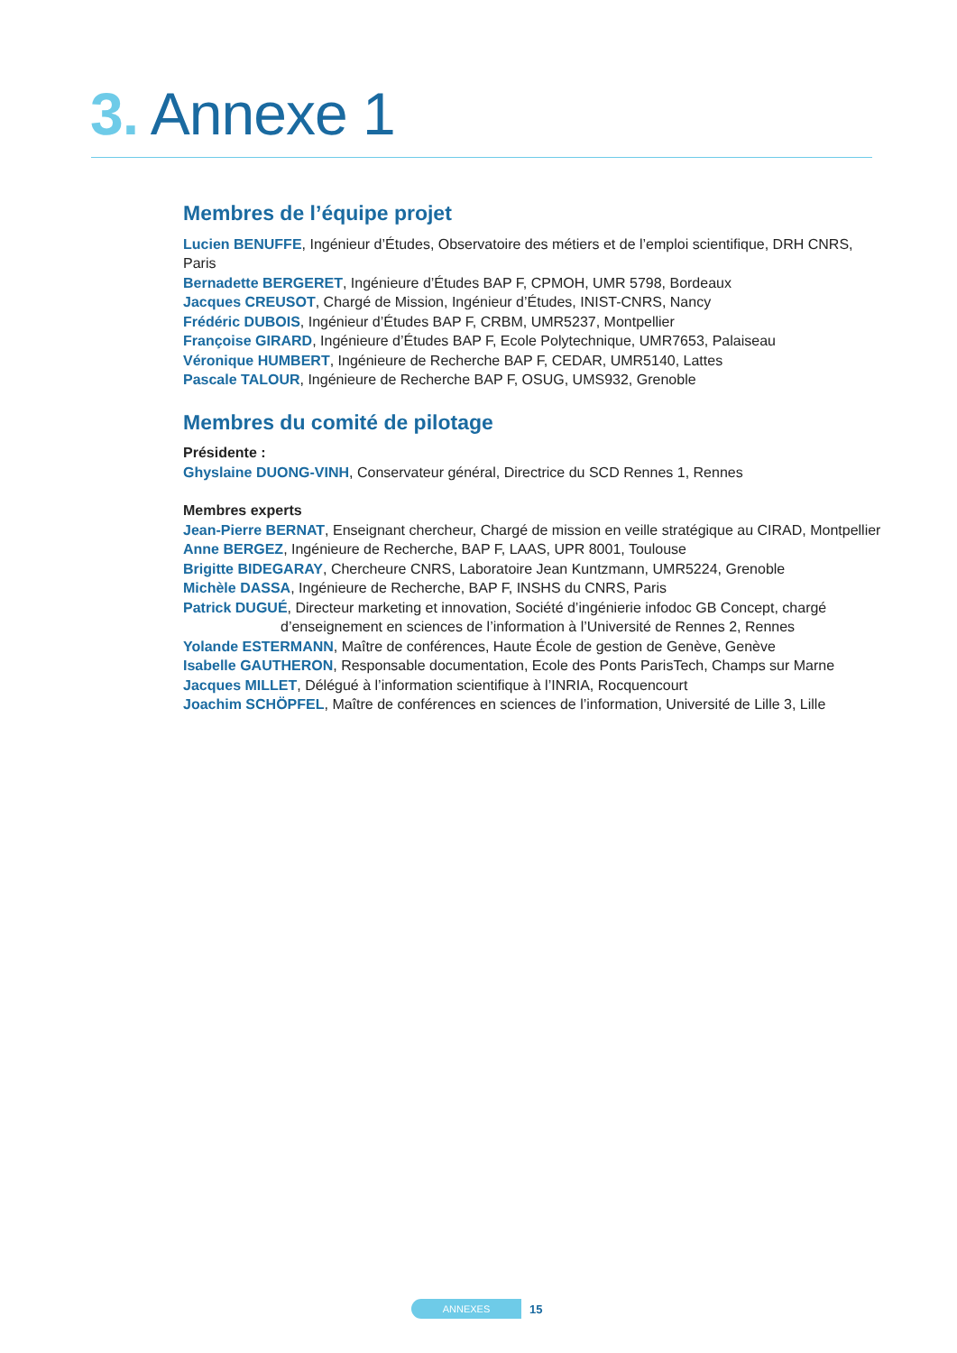3. Annexe 1
Membres de l’équipe projet
Lucien BENUFFE, Ingénieur d’Études, Observatoire des métiers et de l’emploi scientifique, DRH CNRS, Paris
Bernadette BERGERET, Ingénieure d’Études BAP F, CPMOH, UMR 5798, Bordeaux
Jacques CREUSOT, Chargé de Mission, Ingénieur d’Études, INIST-CNRS, Nancy
Frédéric DUBOIS, Ingénieur d’Études BAP F, CRBM, UMR5237, Montpellier
Françoise GIRARD, Ingénieure d’Études BAP F, Ecole Polytechnique, UMR7653, Palaiseau
Véronique HUMBERT, Ingénieure de Recherche BAP F, CEDAR, UMR5140, Lattes
Pascale TALOUR, Ingénieure de Recherche BAP F, OSUG, UMS932, Grenoble
Membres du comité de pilotage
Présidente :
Ghyslaine DUONG-VINH, Conservateur général, Directrice du SCD Rennes 1, Rennes
Membres experts
Jean-Pierre BERNAT, Enseignant chercheur, Chargé de mission en veille stratégique au CIRAD, Montpellier
Anne BERGEZ, Ingénieure de Recherche, BAP F, LAAS, UPR 8001, Toulouse
Brigitte BIDEGARAY, Chercheure CNRS, Laboratoire Jean Kuntzmann, UMR5224, Grenoble
Michèle DASSA, Ingénieure de Recherche, BAP F, INSHS du CNRS, Paris
Patrick DUGUÉ, Directeur marketing et innovation, Société d’ingénierie infodoc GB Concept, chargé
d’enseignement en sciences de l’information à l’Université de Rennes 2, Rennes
Yolande ESTERMANN, Maître de conférences, Haute École de gestion de Genève, Genève
Isabelle GAUTHERON, Responsable documentation, Ecole des Ponts ParisTech, Champs sur Marne
Jacques MILLET, Délégué à l’information scientifique à l’INRIA, Rocquencourt
Joachim SCHÖPFEL, Maître de conférences en sciences de l’information, Université de Lille 3, Lille
ANNEXES
15